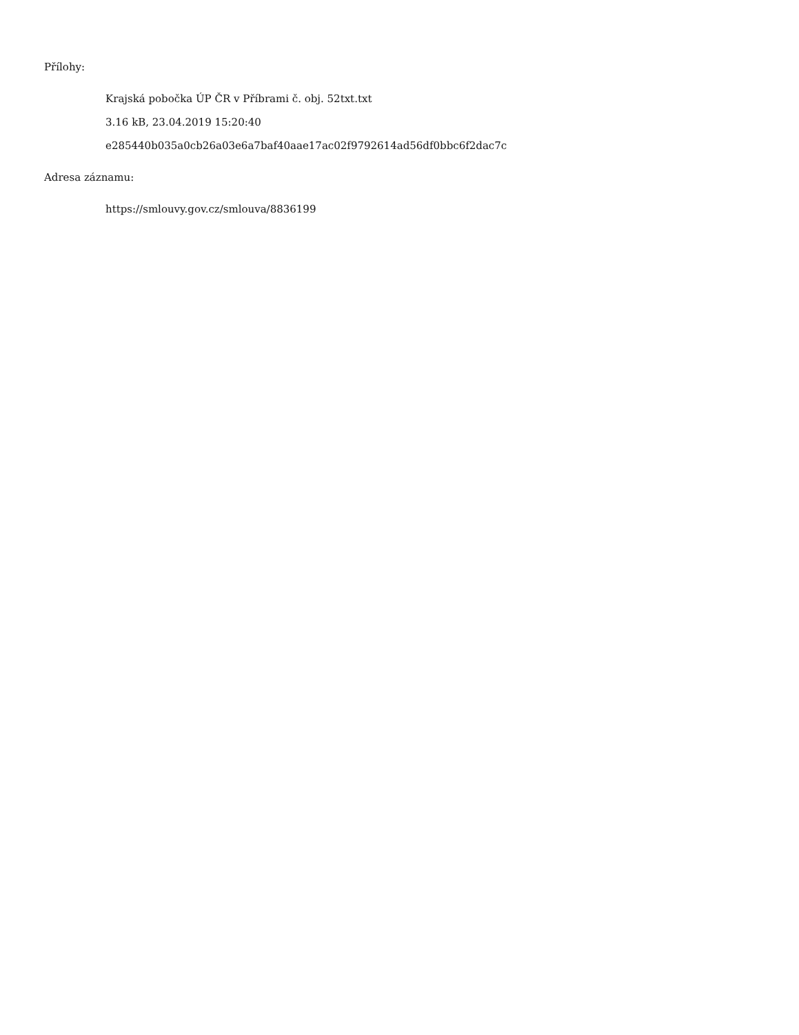Přílohy:
Krajská pobočka ÚP ČR v Příbrami č. obj. 52txt.txt
3.16 kB, 23.04.2019 15:20:40
e285440b035a0cb26a03e6a7baf40aae17ac02f9792614ad56df0bbc6f2dac7c
Adresa záznamu:
https://smlouvy.gov.cz/smlouva/8836199